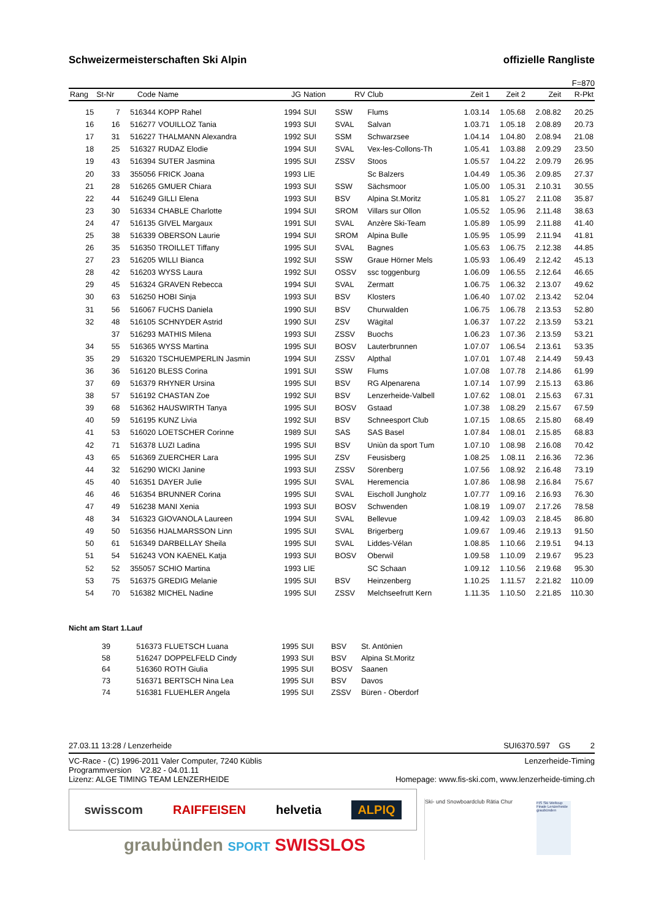Schweizermeisterschaften Ski Alpin offizielle Rangliste
F=870
| Rang | St-Nr | Code | Name | JG | Nation | RV | Club | Zeit 1 | Zeit 2 | Zeit | R-Pkt |
| --- | --- | --- | --- | --- | --- | --- | --- | --- | --- | --- | --- |
| 15 | 7 | 516344 | KOPP Rahel | 1994 | SUI | SSW | Flums | 1.03.14 | 1.05.68 | 2.08.82 | 20.25 |
| 16 | 16 | 516277 | VOUILLOZ Tania | 1993 | SUI | SVAL | Salvan | 1.03.71 | 1.05.18 | 2.08.89 | 20.73 |
| 17 | 31 | 516227 | THALMANN Alexandra | 1992 | SUI | SSM | Schwarzsee | 1.04.14 | 1.04.80 | 2.08.94 | 21.08 |
| 18 | 25 | 516327 | RUDAZ Elodie | 1994 | SUI | SVAL | Vex-les-Collons-Th | 1.05.41 | 1.03.88 | 2.09.29 | 23.50 |
| 19 | 43 | 516394 | SUTER Jasmina | 1995 | SUI | ZSSV | Stoos | 1.05.57 | 1.04.22 | 2.09.79 | 26.95 |
| 20 | 33 | 355056 | FRICK Joana | 1993 | LIE | | Sc Balzers | 1.04.49 | 1.05.36 | 2.09.85 | 27.37 |
| 21 | 28 | 516265 | GMUER Chiara | 1993 | SUI | SSW | Sächsmoor | 1.05.00 | 1.05.31 | 2.10.31 | 30.55 |
| 22 | 44 | 516249 | GILLI Elena | 1993 | SUI | BSV | Alpina St.Moritz | 1.05.81 | 1.05.27 | 2.11.08 | 35.87 |
| 23 | 30 | 516334 | CHABLE Charlotte | 1994 | SUI | SROM | Villars sur Ollon | 1.05.52 | 1.05.96 | 2.11.48 | 38.63 |
| 24 | 47 | 516135 | GIVEL Margaux | 1991 | SUI | SVAL | Anzère Ski-Team | 1.05.89 | 1.05.99 | 2.11.88 | 41.40 |
| 25 | 38 | 516339 | OBERSON Laurie | 1994 | SUI | SROM | Alpina Bulle | 1.05.95 | 1.05.99 | 2.11.94 | 41.81 |
| 26 | 35 | 516350 | TROILLET Tiffany | 1995 | SUI | SVAL | Bagnes | 1.05.63 | 1.06.75 | 2.12.38 | 44.85 |
| 27 | 23 | 516205 | WILLI Bianca | 1992 | SUI | SSW | Graue Hörner Mels | 1.05.93 | 1.06.49 | 2.12.42 | 45.13 |
| 28 | 42 | 516203 | WYSS Laura | 1992 | SUI | OSSV | ssc toggenburg | 1.06.09 | 1.06.55 | 2.12.64 | 46.65 |
| 29 | 45 | 516324 | GRAVEN Rebecca | 1994 | SUI | SVAL | Zermatt | 1.06.75 | 1.06.32 | 2.13.07 | 49.62 |
| 30 | 63 | 516250 | HOBI Sinja | 1993 | SUI | BSV | Klosters | 1.06.40 | 1.07.02 | 2.13.42 | 52.04 |
| 31 | 56 | 516067 | FUCHS Daniela | 1990 | SUI | BSV | Churwalden | 1.06.75 | 1.06.78 | 2.13.53 | 52.80 |
| 32 | 48 | 516105 | SCHNYDER Astrid | 1990 | SUI | ZSV | Wägital | 1.06.37 | 1.07.22 | 2.13.59 | 53.21 |
| | 37 | 516293 | MATHIS Milena | 1993 | SUI | ZSSV | Buochs | 1.06.23 | 1.07.36 | 2.13.59 | 53.21 |
| 34 | 55 | 516365 | WYSS Martina | 1995 | SUI | BOSV | Lauterbrunnen | 1.07.07 | 1.06.54 | 2.13.61 | 53.35 |
| 35 | 29 | 516320 | TSCHUEMPERLIN Jasmin | 1994 | SUI | ZSSV | Alpthal | 1.07.01 | 1.07.48 | 2.14.49 | 59.43 |
| 36 | 36 | 516120 | BLESS Corina | 1991 | SUI | SSW | Flums | 1.07.08 | 1.07.78 | 2.14.86 | 61.99 |
| 37 | 69 | 516379 | RHYNER Ursina | 1995 | SUI | BSV | RG Alpenarena | 1.07.14 | 1.07.99 | 2.15.13 | 63.86 |
| 38 | 57 | 516192 | CHASTAN Zoe | 1992 | SUI | BSV | Lenzerheide-Valbell | 1.07.62 | 1.08.01 | 2.15.63 | 67.31 |
| 39 | 68 | 516362 | HAUSWIRTH Tanya | 1995 | SUI | BOSV | Gstaad | 1.07.38 | 1.08.29 | 2.15.67 | 67.59 |
| 40 | 59 | 516195 | KUNZ Livia | 1992 | SUI | BSV | Schneesport Club | 1.07.15 | 1.08.65 | 2.15.80 | 68.49 |
| 41 | 53 | 516020 | LOETSCHER Corinne | 1989 | SUI | SAS | SAS Basel | 1.07.84 | 1.08.01 | 2.15.85 | 68.83 |
| 42 | 71 | 516378 | LUZI Ladina | 1995 | SUI | BSV | Uniùn da sport Tum | 1.07.10 | 1.08.98 | 2.16.08 | 70.42 |
| 43 | 65 | 516369 | ZUERCHER Lara | 1995 | SUI | ZSV | Feusisberg | 1.08.25 | 1.08.11 | 2.16.36 | 72.36 |
| 44 | 32 | 516290 | WICKI Janine | 1993 | SUI | ZSSV | Sörenberg | 1.07.56 | 1.08.92 | 2.16.48 | 73.19 |
| 45 | 40 | 516351 | DAYER Julie | 1995 | SUI | SVAL | Heremencia | 1.07.86 | 1.08.98 | 2.16.84 | 75.67 |
| 46 | 46 | 516354 | BRUNNER Corina | 1995 | SUI | SVAL | Eischoll Jungholz | 1.07.77 | 1.09.16 | 2.16.93 | 76.30 |
| 47 | 49 | 516238 | MANI Xenia | 1993 | SUI | BOSV | Schwenden | 1.08.19 | 1.09.07 | 2.17.26 | 78.58 |
| 48 | 34 | 516323 | GIOVANOLA Laureen | 1994 | SUI | SVAL | Bellevue | 1.09.42 | 1.09.03 | 2.18.45 | 86.80 |
| 49 | 50 | 516356 | HJALMARSSON Linn | 1995 | SUI | SVAL | Brigerberg | 1.09.67 | 1.09.46 | 2.19.13 | 91.50 |
| 50 | 61 | 516349 | DARBELLAY Sheila | 1995 | SUI | SVAL | Liddes-Vélan | 1.08.85 | 1.10.66 | 2.19.51 | 94.13 |
| 51 | 54 | 516243 | VON KAENEL Katja | 1993 | SUI | BOSV | Oberwil | 1.09.58 | 1.10.09 | 2.19.67 | 95.23 |
| 52 | 52 | 355057 | SCHIO Martina | 1993 | LIE | | SC Schaan | 1.09.12 | 1.10.56 | 2.19.68 | 95.30 |
| 53 | 75 | 516375 | GREDIG Melanie | 1995 | SUI | BSV | Heinzenberg | 1.10.25 | 1.11.57 | 2.21.82 | 110.09 |
| 54 | 70 | 516382 | MICHEL Nadine | 1995 | SUI | ZSSV | Melchseefrutt Kern | 1.11.35 | 1.10.50 | 2.21.85 | 110.30 |
Nicht am Start 1.Lauf
| | 39 | 516373 | FLUETSCH Luana | 1995 | SUI | BSV | St. Antönien |
| | 58 | 516247 | DOPPELFELD Cindy | 1993 | SUI | BSV | Alpina St.Moritz |
| | 64 | 516360 | ROTH Giulia | 1995 | SUI | BOSV | Saanen |
| | 73 | 516371 | BERTSCH Nina Lea | 1995 | SUI | BSV | Davos |
| | 74 | 516381 | FLUEHLER Angela | 1995 | SUI | ZSSV | Büren - Oberdorf |
27.03.11 13:28 / Lenzerheide SUI6370.597 GS 2
VC-Race - (C) 1996-2011 Valer Computer, 7240 Küblis Lenzerheide-Timing
Programmversion V2.82 - 04.01.11
Lizenz: ALGE TIMING TEAM LENZERHEIDE Homepage: www.fis-ski.com, www.lenzerheide-timing.ch
swisscom RAIFFEISEN helvetia ALPIQ
graubünden SPORT SWISSLOS
Ski- und Snowboardclub Rätia Chur
FIS Ski Weltcup Finale Lenzerheide graubünden